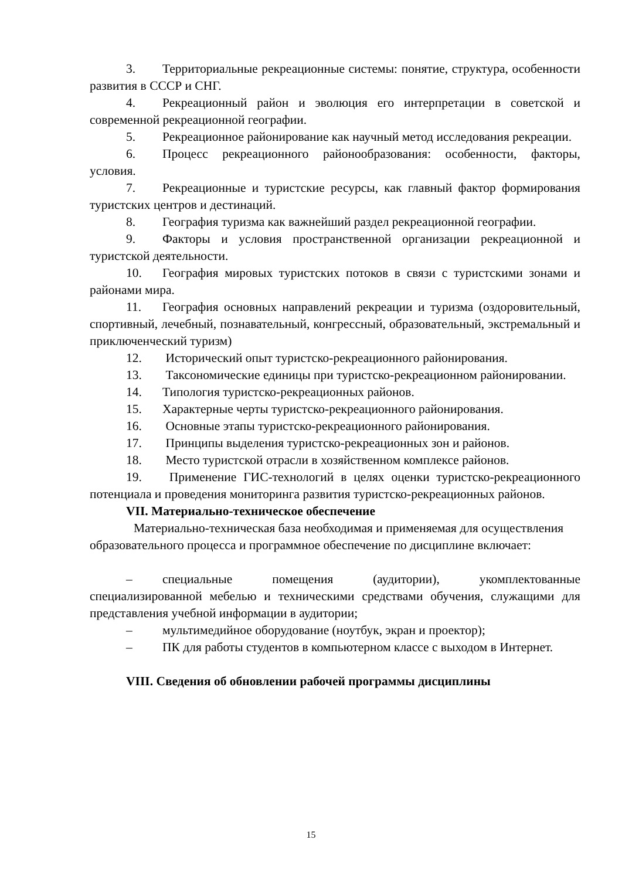3. Территориальные рекреационные системы: понятие, структура, особенности развития в СССР и СНГ.
4. Рекреационный район и эволюция его интерпретации в советской и современной рекреационной географии.
5. Рекреационное районирование как научный метод исследования рекреации.
6. Процесс рекреационного районообразования: особенности, факторы, условия.
7. Рекреационные и туристские ресурсы, как главный фактор формирования туристских центров и дестинаций.
8. География туризма как важнейший раздел рекреационной географии.
9. Факторы и условия пространственной организации рекреационной и туристской деятельности.
10. География мировых туристских потоков в связи с туристскими зонами и районами мира.
11. География основных направлений рекреации и туризма (оздоровительный, спортивный, лечебный, познавательный, конгрессный, образовательный, экстремальный и приключенческий туризм)
12. Исторический опыт туристско-рекреационного районирования.
13. Таксономические единицы при туристско-рекреационном районировании.
14. Типология туристско-рекреационных районов.
15. Характерные черты туристско-рекреационного районирования.
16. Основные этапы туристско-рекреационного районирования.
17. Принципы выделения туристско-рекреационных зон и районов.
18. Место туристской отрасли в хозяйственном комплексе районов.
19. Применение ГИС-технологий в целях оценки туристско-рекреационного потенциала и проведения мониторинга развития туристско-рекреационных районов.
VII. Материально-техническое обеспечение
Материально-техническая база необходимая и применяемая для осуществления образовательного процесса и программное обеспечение по дисциплине включает:
– специальные помещения (аудитории), укомплектованные специализированной мебелью и техническими средствами обучения, служащими для представления учебной информации в аудитории;
– мультимедийное оборудование (ноутбук, экран и проектор);
– ПК для работы студентов в компьютерном классе с выходом в Интернет.
VIII. Сведения об обновлении рабочей программы дисциплины
15